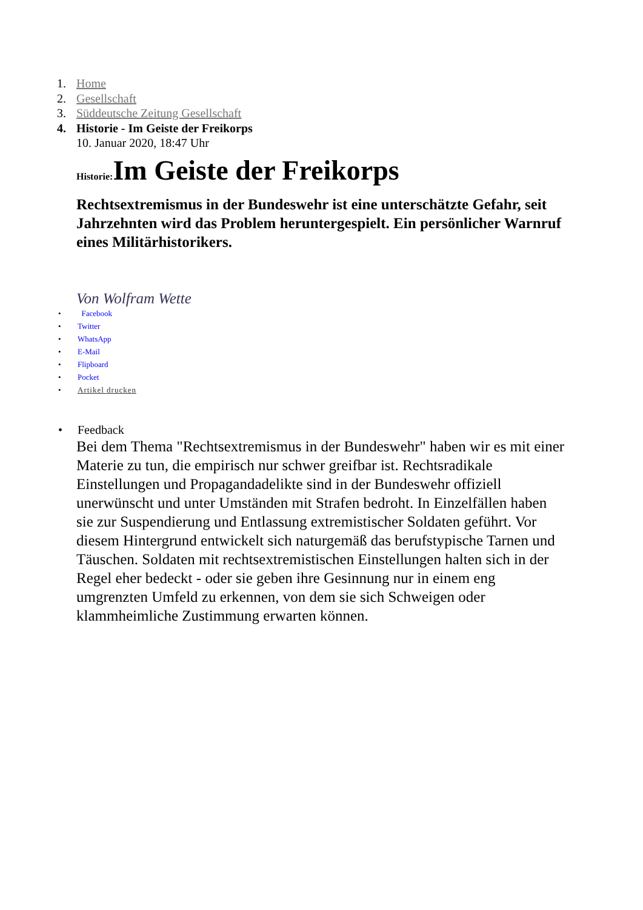1. Home
2. Gesellschaft
3. Süddeutsche Zeitung Gesellschaft
4. Historie - Im Geiste der Freikorps
10. Januar 2020, 18:47 Uhr
Historie: Im Geiste der Freikorps
Rechtsextremismus in der Bundeswehr ist eine unterschätzte Gefahr, seit Jahrzehnten wird das Problem heruntergespielt. Ein persönlicher Warnruf eines Militärhistorikers.
Von Wolfram Wette
• Facebook
• Twitter
• WhatsApp
• E-Mail
• Flipboard
• Pocket
• Artikel drucken
• Feedback
Bei dem Thema "Rechtsextremismus in der Bundeswehr" haben wir es mit einer Materie zu tun, die empirisch nur schwer greifbar ist. Rechtsradikale Einstellungen und Propagandadelikte sind in der Bundeswehr offiziell unerwünscht und unter Umständen mit Strafen bedroht. In Einzelfällen haben sie zur Suspendierung und Entlassung extremistischer Soldaten geführt. Vor diesem Hintergrund entwickelt sich naturgemäß das berufstypische Tarnen und Täuschen. Soldaten mit rechtsextremistischen Einstellungen halten sich in der Regel eher bedeckt - oder sie geben ihre Gesinnung nur in einem eng umgrenzten Umfeld zu erkennen, von dem sie sich Schweigen oder klammheimliche Zustimmung erwarten können.